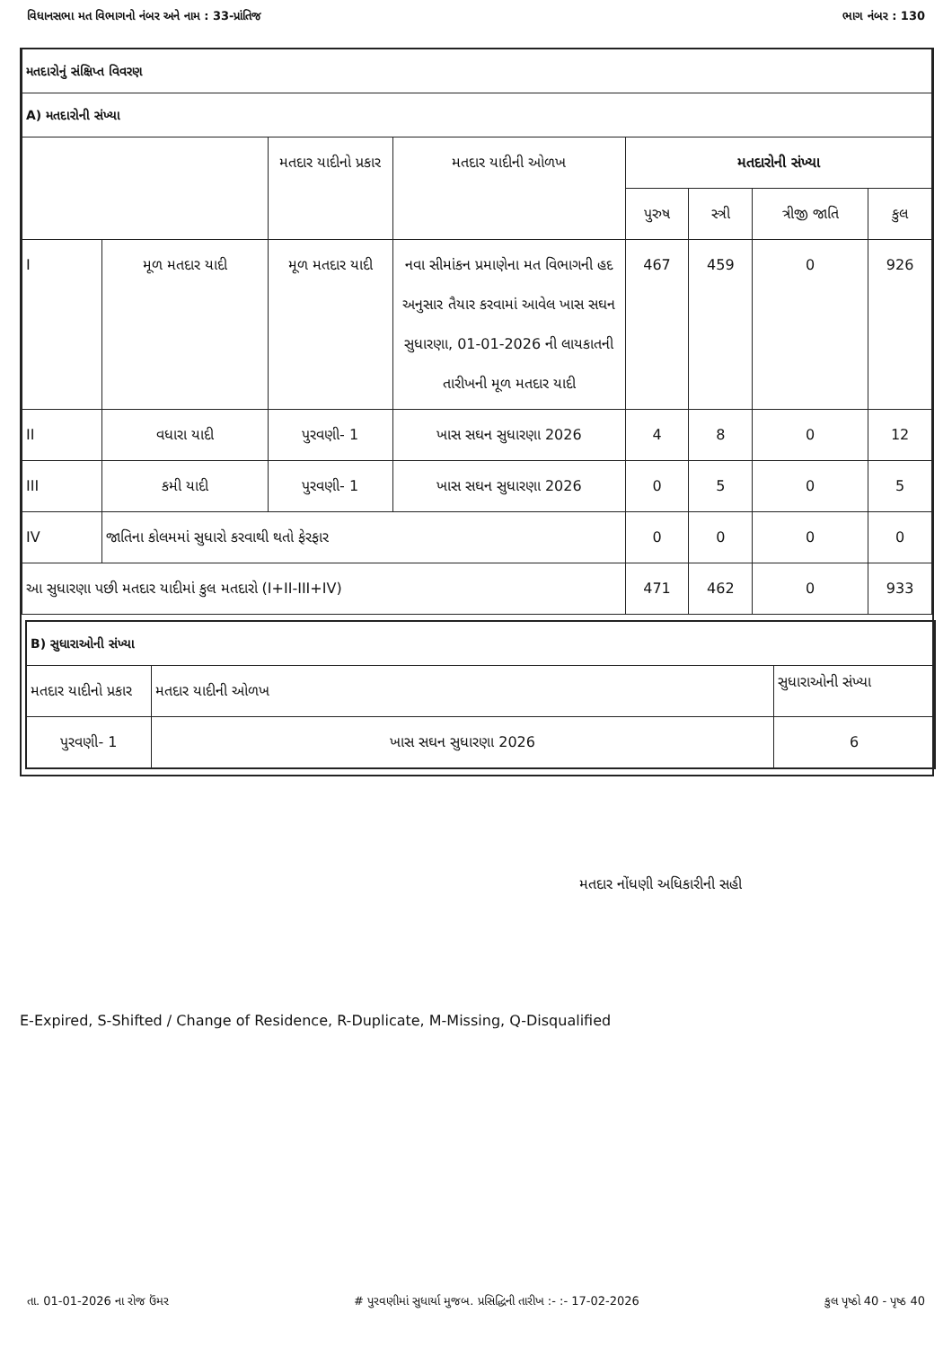વિધાનસભા મત વિભાગનો નંબર અને નામ : 33-પ્રાંતિજ ભાગ નંબર : 130
| મતદારોનું સંક્ષિપ્ત વિવરણ | | | | | | | |
| A) મતદારોની સંખ્યા | | | | | | | |
| | | મતદાર યાદીનો પ્રકાર | મતદાર યાદીની ઓળખ | મતદારોની સંખ્યા | | | |
| | | | | પુરુષ | સ્ત્રી | ત્રીજી જાતિ | કુલ |
| I | મૂળ મતદાર યાદી | મૂળ મતદાર યાદી | નવા સીમાંકન પ્રમાણેના મત વિભાગની હદ અનુસાર તૈયાર કરવામાં આવેલ ખાસ સઘન સુધારણા, 01-01-2026 ની લાયકાતની તારીખની મૂળ મતદાર યાદી | 467 | 459 | 0 | 926 |
| II | વધારા યાદી | પુરવણી- 1 | ખાસ સઘન સુધારણા 2026 | 4 | 8 | 0 | 12 |
| III | કમી યાદી | પુરવણી- 1 | ખાસ સઘન સુધારણા 2026 | 0 | 5 | 0 | 5 |
| IV | જાતિના કોલમમાં સુધારો કરવાથી થતો ફેરફાર | | | 0 | 0 | 0 | 0 |
| આ સુધારણા પછી મતદાર યાદીમાં કુલ મતદારો (I+II-III+IV) | | | | 471 | 462 | 0 | 933 |
| B) સુધારાઓની સંખ્યા | | |
| મતદાર યાદીનો પ્રકાર | મતદાર યાદીની ઓળખ | સુધારાઓની સંખ્યા |
| પુરવણી- 1 | ખાસ સઘન સુધારણા 2026 | 6 |
મતદાર નોંધણી અધિકારીની સહી
E-Expired, S-Shifted / Change of Residence, R-Duplicate, M-Missing, Q-Disqualified
તા. 01-01-2026 ના રોજ ઉંમર # પુરવણીમાં સુધાર્યા મુજબ. પ્રસિદ્ધિની તારીખ :- :- 17-02-2026 કુલ પૃષ્ઠો 40 - પૃષ્ઠ 40